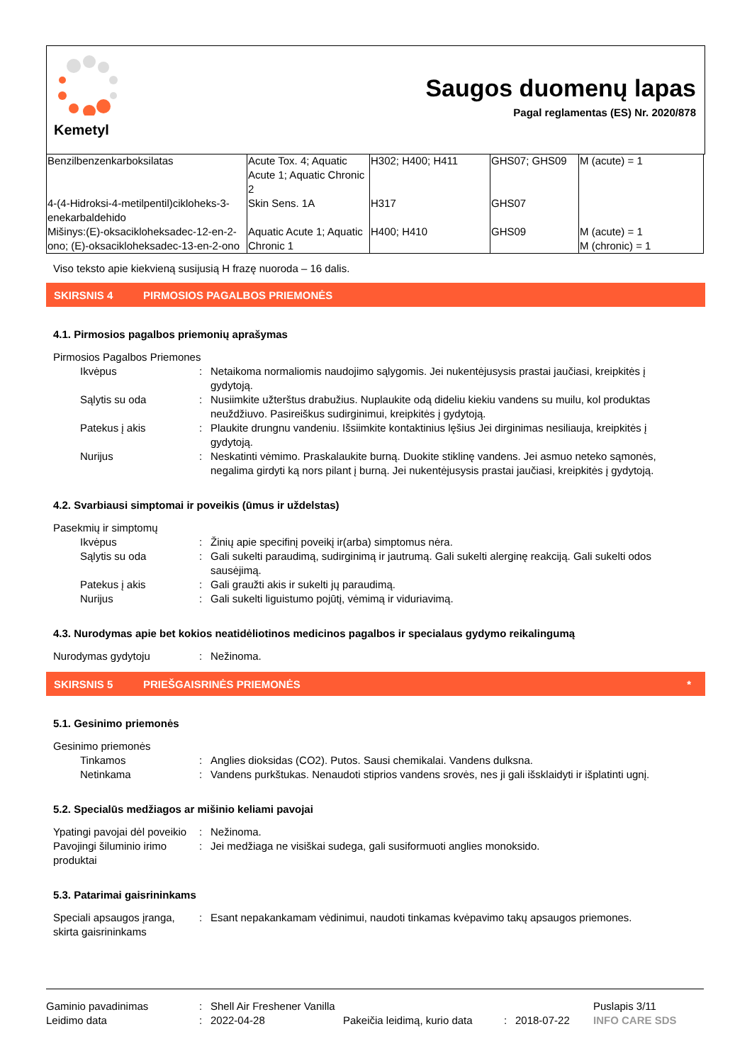Kemetyl
Saugos duomenų lapas
Pagal reglamentas (ES) Nr. 2020/878
| Benzilbenzenkarboksilatas | Acute Tox. 4; Aquatic Acute 1; Aquatic Chronic 2 | H302; H400; H411 | GHS07; GHS09 | M (acute) = 1 |
| 4-(4-Hidroksi-4-metilpentil)cikloheks-3-enekarbaldehido | Skin Sens. 1A | H317 | GHS07 | |
| Mišinys:(E)-oksacikloheksadec-12-en-2-ono; (E)-oksacikloheksadec-13-en-2-ono | Aquatic Acute 1; Aquatic Chronic 1 | H400; H410 | GHS09 | M (acute) = 1 M (chronic) = 1 |
Viso teksto apie kiekvieną susijusią H frazę nuoroda – 16 dalis.
SKIRSNIS 4 PIRMOSIOS PAGALBOS PRIEMONĖS
4.1. Pirmosios pagalbos priemonių aprašymas
Pirmosios Pagalbos Priemones
Ikvėpus: Netaikoma normaliomis naudojimo sąlygomis. Jei nukentėjusysis prastai jaučiasi, kreipkitės į gydytoją.
Sąlytis su oda: Nusiimkite užterštus drabužius. Nuplaukite odą dideliu kiekiu vandens su muilu, kol produktas neuždžiuvo. Pasireiškus sudirginimui, kreipkitės į gydytoją.
Patekus į akis: Plaukite drungnu vandeniu. Išsiimkite kontaktinius lęšius Jei dirginimas nesiliauja, kreipkitės į gydytoją.
Nurijus: Neskatinti vėmimo. Praskalaukite burną. Duokite stiklinę vandens. Jei asmuo neteko sąmonės, negalima girdyti ką nors pilant į burną. Jei nukentėjusysis prastai jaučiasi, kreipkitės į gydytoją.
4.2. Svarbiausi simptomai ir poveikis (ūmus ir uždelstas)
Pasekmių ir simptomų
Ikvėpus: Žinių apie specifinį poveikį ir(arba) simptomus nėra.
Sąlytis su oda: Gali sukelti paraudimą, sudirginimą ir jautrumą. Gali sukelti alerginę reakciją. Gali sukelti odos sausėjimą.
Patekus į akis: Gali graužti akis ir sukelti jų paraudimą.
Nurijus: Gali sukelti liguistumo pojūtį, vėmimą ir viduriavimą.
4.3. Nurodymas apie bet kokios neatidėliotinos medicinos pagalbos ir specialaus gydymo reikalingumą
Nurodymas gydytoju: Nežinoma.
SKIRSNIS 5 PRIEŠGAISRINĖS PRIEMONĖS *
5.1. Gesinimo priemonės
Gesinimo priemonės
Tinkamos: Anglies dioksidas (CO2). Putos. Sausi chemikalai. Vandens dulksna.
Netinkama: Vandens purkštukas. Nenaudoti stiprios vandens srovės, nes ji gali išsklaidyti ir išplatinti ugnį.
5.2. Specialūs medžiagos ar mišinio keliami pavojai
Ypatingi pavojai dėl poveikio: Nežinoma.
Pavojingi šiluminio irimo produktai: Jei medžiaga ne visiškai sudega, gali susiformuoti anglies monoksido.
5.3. Patarimai gaisrininkams
Speciali apsaugos įranga, skirta gaisrininkams: Esant nepakankamam vėdinimui, naudoti tinkamas kvėpavimo takų apsaugos priemones.
Gaminio pavadinimas: Shell Air Freshener Vanilla Puslapis 3/11
Leidimo data: 2022-04-28 Pakeičia leidimą, kurio data: 2018-07-22 INFO CARE SDS